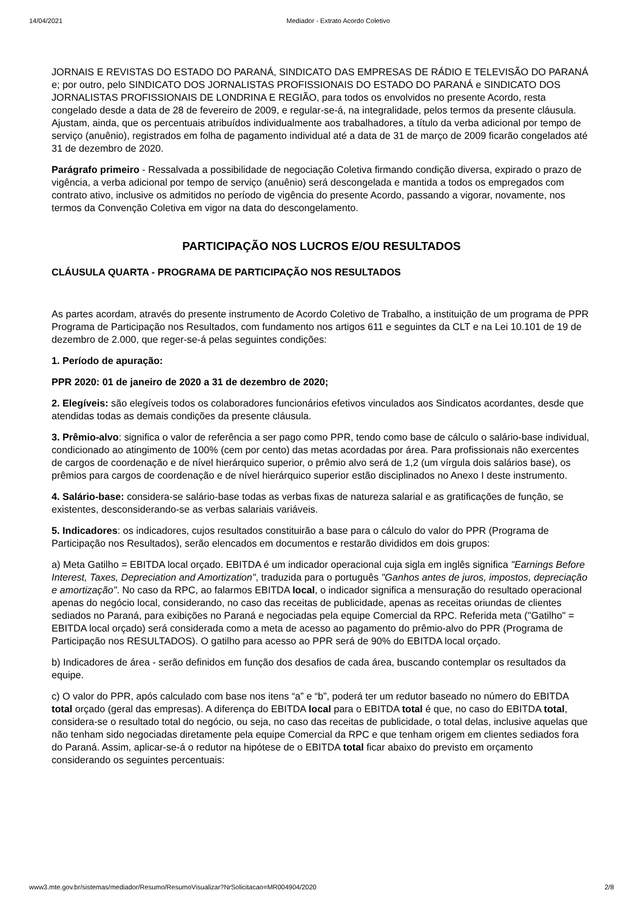14/04/2021 Mediador - Extrato Acordo Coletivo
JORNAIS E REVISTAS DO ESTADO DO PARANÁ, SINDICATO DAS EMPRESAS DE RÁDIO E TELEVISÃO DO PARANÁ e; por outro, pelo SINDICATO DOS JORNALISTAS PROFISSIONAIS DO ESTADO DO PARANÁ e SINDICATO DOS JORNALISTAS PROFISSIONAIS DE LONDRINA E REGIÃO, para todos os envolvidos no presente Acordo, resta congelado desde a data de 28 de fevereiro de 2009, e regular-se-á, na integralidade, pelos termos da presente cláusula. Ajustam, ainda, que os percentuais atribuídos individualmente aos trabalhadores, a título da verba adicional por tempo de serviço (anuênio), registrados em folha de pagamento individual até a data de 31 de março de 2009 ficarão congelados até 31 de dezembro de 2020.
Parágrafo primeiro - Ressalvada a possibilidade de negociação Coletiva firmando condição diversa, expirado o prazo de vigência, a verba adicional por tempo de serviço (anuênio) será descongelada e mantida a todos os empregados com contrato ativo, inclusive os admitidos no período de vigência do presente Acordo, passando a vigorar, novamente, nos termos da Convenção Coletiva em vigor na data do descongelamento.
PARTICIPAÇÃO NOS LUCROS E/OU RESULTADOS
CLÁUSULA QUARTA - PROGRAMA DE PARTICIPAÇÃO NOS RESULTADOS
As partes acordam, através do presente instrumento de Acordo Coletivo de Trabalho, a instituição de um programa de PPR Programa de Participação nos Resultados, com fundamento nos artigos 611 e seguintes da CLT e na Lei 10.101 de 19 de dezembro de 2.000, que reger-se-á pelas seguintes condições:
1. Período de apuração:
PPR 2020: 01 de janeiro de 2020 a 31 de dezembro de 2020;
2. Elegíveis: são elegíveis todos os colaboradores funcionários efetivos vinculados aos Sindicatos acordantes, desde que atendidas todas as demais condições da presente cláusula.
3. Prêmio-alvo: significa o valor de referência a ser pago como PPR, tendo como base de cálculo o salário-base individual, condicionado ao atingimento de 100% (cem por cento) das metas acordadas por área. Para profissionais não exercentes de cargos de coordenação e de nível hierárquico superior, o prêmio alvo será de 1,2 (um vírgula dois salários base), os prêmios para cargos de coordenação e de nível hierárquico superior estão disciplinados no Anexo I deste instrumento.
4. Salário-base: considera-se salário-base todas as verbas fixas de natureza salarial e as gratificações de função, se existentes, desconsiderando-se as verbas salariais variáveis.
5. Indicadores: os indicadores, cujos resultados constituirão a base para o cálculo do valor do PPR (Programa de Participação nos Resultados), serão elencados em documentos e restarão divididos em dois grupos:
a) Meta Gatilho = EBITDA local orçado. EBITDA é um indicador operacional cuja sigla em inglês significa "Earnings Before Interest, Taxes, Depreciation and Amortization", traduzida para o português "Ganhos antes de juros, impostos, depreciação e amortização". No caso da RPC, ao falarmos EBITDA local, o indicador significa a mensuração do resultado operacional apenas do negócio local, considerando, no caso das receitas de publicidade, apenas as receitas oriundas de clientes sediados no Paraná, para exibições no Paraná e negociadas pela equipe Comercial da RPC. Referida meta ("Gatilho" = EBITDA local orçado) será considerada como a meta de acesso ao pagamento do prêmio-alvo do PPR (Programa de Participação nos RESULTADOS). O gatilho para acesso ao PPR será de 90% do EBITDA local orçado.
b) Indicadores de área - serão definidos em função dos desafios de cada área, buscando contemplar os resultados da equipe.
c) O valor do PPR, após calculado com base nos itens “a” e “b”, poderá ter um redutor baseado no número do EBITDA total orçado (geral das empresas). A diferença do EBITDA local para o EBITDA total é que, no caso do EBITDA total, considera-se o resultado total do negócio, ou seja, no caso das receitas de publicidade, o total delas, inclusive aquelas que não tenham sido negociadas diretamente pela equipe Comercial da RPC e que tenham origem em clientes sediados fora do Paraná. Assim, aplicar-se-á o redutor na hipótese de o EBITDA total ficar abaixo do previsto em orçamento considerando os seguintes percentuais:
www3.mte.gov.br/sistemas/mediador/Resumo/ResumoVisualizar?NrSolicitacao=MR004904/2020 2/8